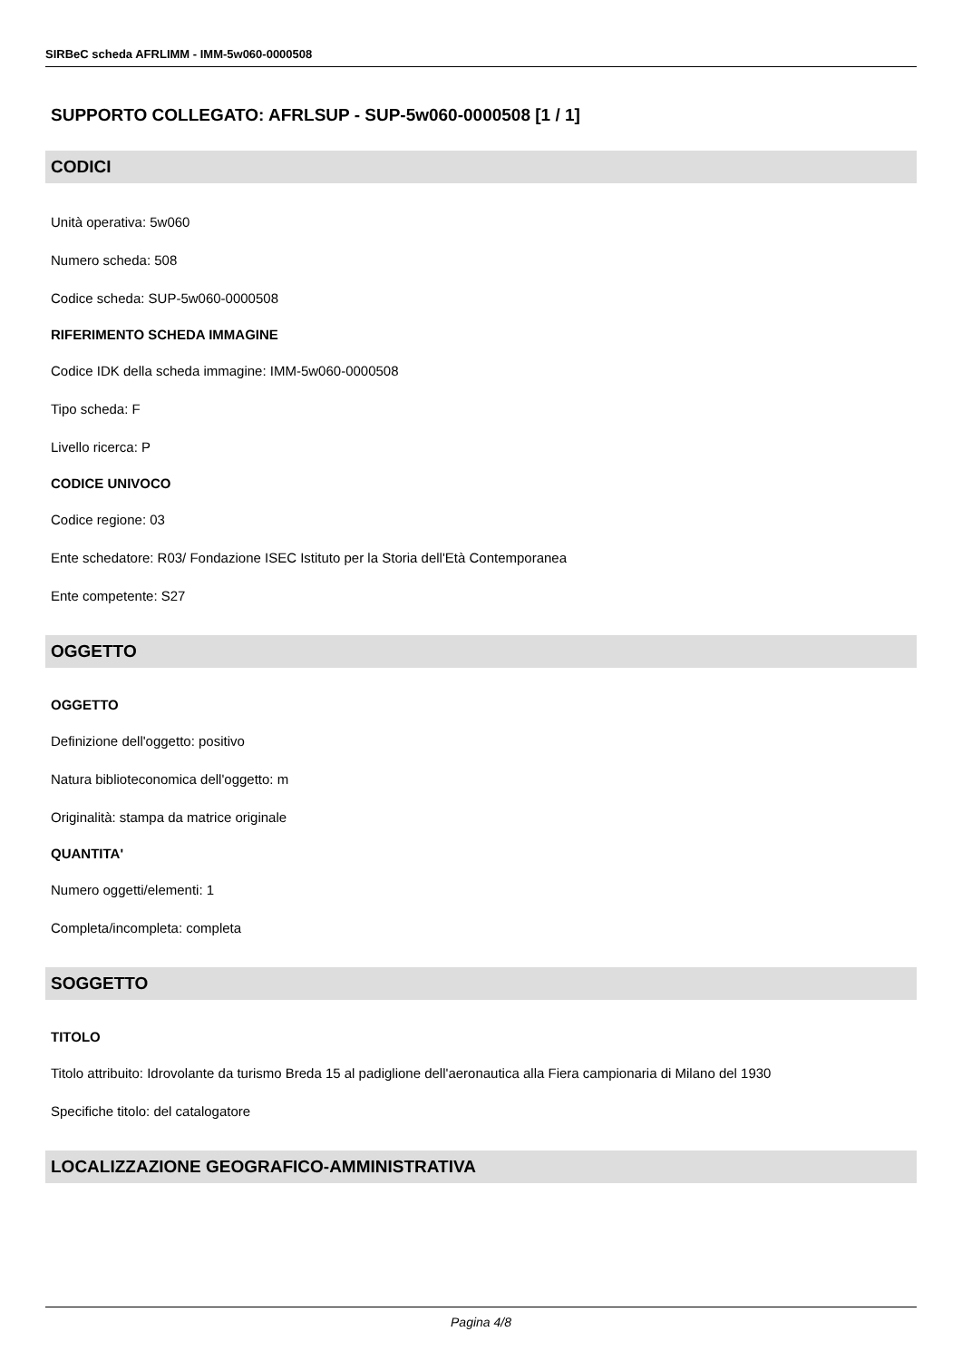SIRBeC scheda AFRLIMM - IMM-5w060-0000508
SUPPORTO COLLEGATO: AFRLSUP - SUP-5w060-0000508 [1 / 1]
CODICI
Unità operativa: 5w060
Numero scheda: 508
Codice scheda: SUP-5w060-0000508
RIFERIMENTO SCHEDA IMMAGINE
Codice IDK della scheda immagine: IMM-5w060-0000508
Tipo scheda: F
Livello ricerca: P
CODICE UNIVOCO
Codice regione: 03
Ente schedatore: R03/ Fondazione ISEC Istituto per la Storia dell'Età Contemporanea
Ente competente: S27
OGGETTO
OGGETTO
Definizione dell'oggetto: positivo
Natura biblioteconomica dell'oggetto: m
Originalità: stampa da matrice originale
QUANTITA'
Numero oggetti/elementi: 1
Completa/incompleta: completa
SOGGETTO
TITOLO
Titolo attribuito: Idrovolante da turismo Breda 15 al padiglione dell'aeronautica alla Fiera campionaria di Milano del 1930
Specifiche titolo: del catalogatore
LOCALIZZAZIONE GEOGRAFICO-AMMINISTRATIVA
Pagina 4/8